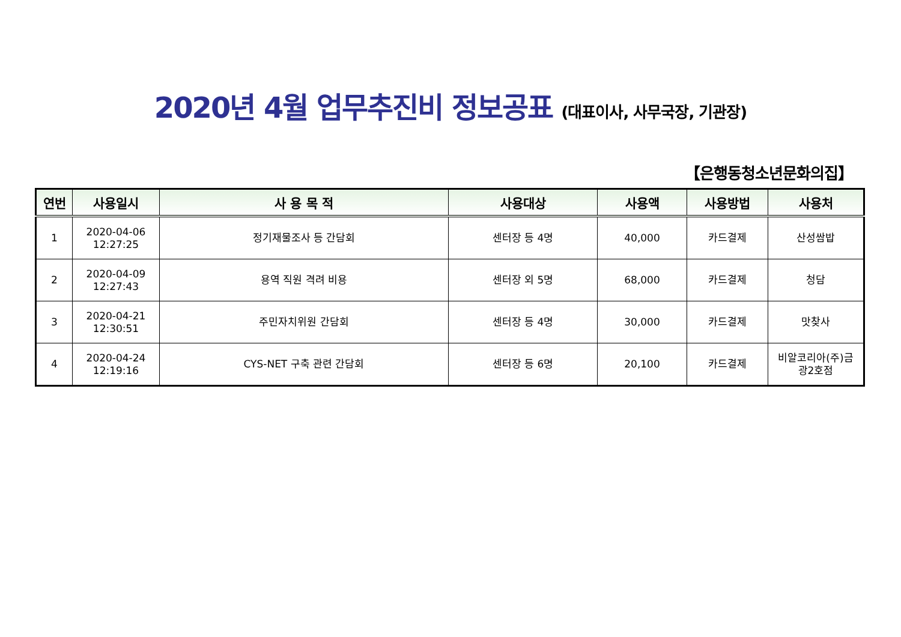2020년 4월 업무추진비 정보공표 (대표이사, 사무국장, 기관장)
【은행동청소년문화의집】
| 연번 | 사용일시 | 사 용 목 적 | 사용대상 | 사용액 | 사용방법 | 사용처 |
| --- | --- | --- | --- | --- | --- | --- |
| 1 | 2020-04-06 12:27:25 | 정기재물조사 등 간담회 | 센터장 등 4명 | 40,000 | 카드결제 | 산성쌈밥 |
| 2 | 2020-04-09 12:27:43 | 용역 직원 격려 비용 | 센터장 외 5명 | 68,000 | 카드결제 | 청담 |
| 3 | 2020-04-21 12:30:51 | 주민자치위원 간담회 | 센터장 등 4명 | 30,000 | 카드결제 | 맛찾사 |
| 4 | 2020-04-24 12:19:16 | CYS-NET 구축 관련 간담회 | 센터장 등 6명 | 20,100 | 카드결제 | 비알코리아(주)금 광2호점 |